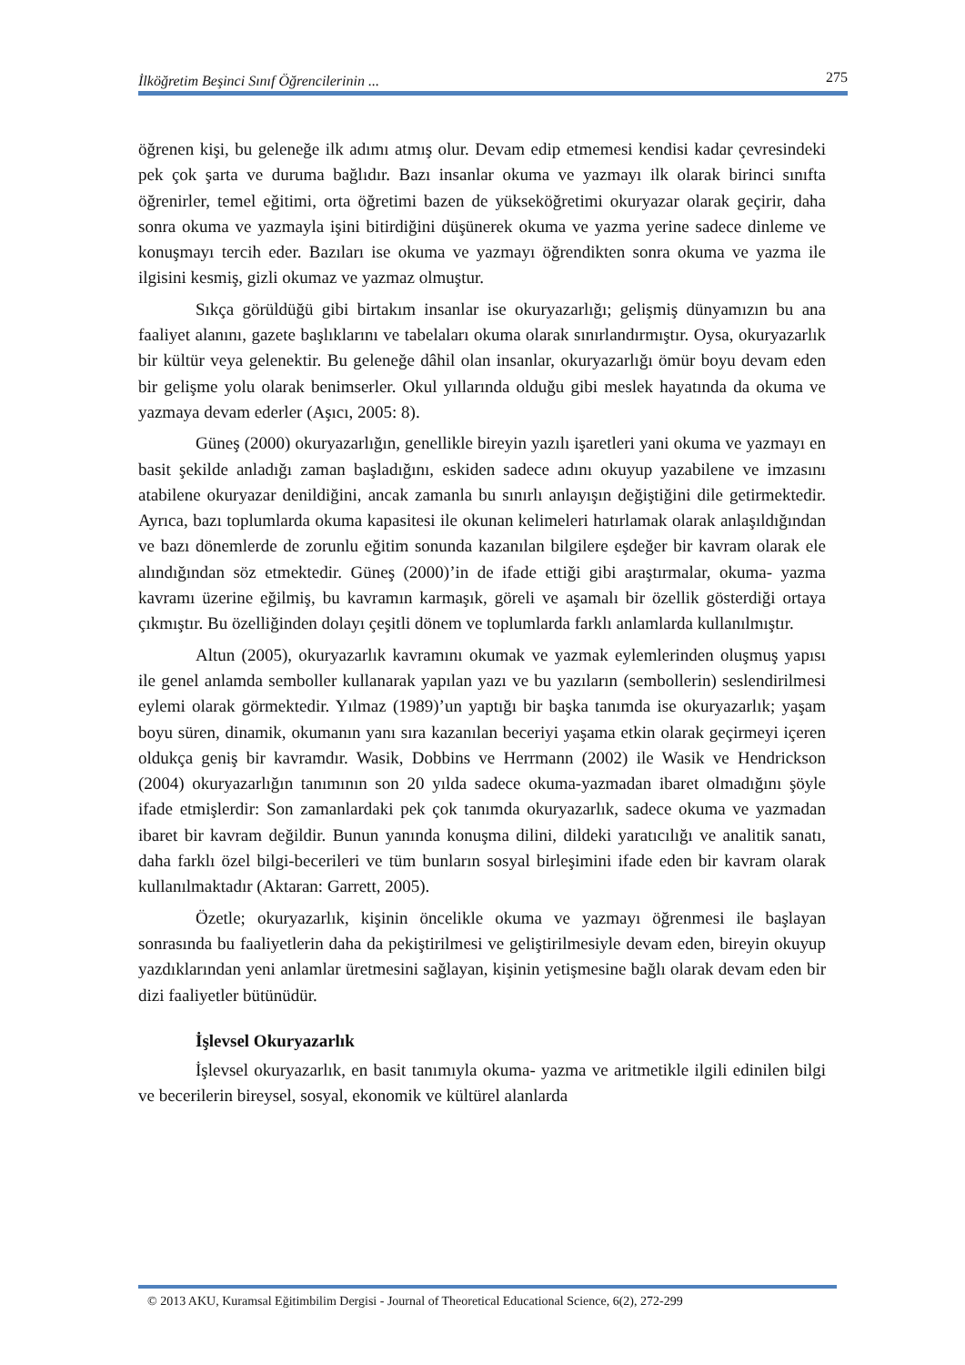İlköğretim Beşinci Sınıf Öğrencilerinin ... 275
öğrenen kişi, bu geleneğe ilk adımı atmış olur. Devam edip etmemesi kendisi kadar çevresindeki pek çok şarta ve duruma bağlıdır. Bazı insanlar okuma ve yazmayı ilk olarak birinci sınıfta öğrenirler, temel eğitimi, orta öğretimi bazen de yükseköğretimi okuryazar olarak geçirir, daha sonra okuma ve yazmayla işini bitirdiğini düşünerek okuma ve yazma yerine sadece dinleme ve konuşmayı tercih eder. Bazıları ise okuma ve yazmayı öğrendikten sonra okuma ve yazma ile ilgisini kesmiş, gizli okumaz ve yazmaz olmuştur.
Sıkça görüldüğü gibi birtakım insanlar ise okuryazarlığı; gelişmiş dünyamızın bu ana faaliyet alanını, gazete başlıklarını ve tabelaları okuma olarak sınırlandırmıştır. Oysa, okuryazarlık bir kültür veya gelenektir. Bu geleneğe dâhil olan insanlar, okuryazarlığı ömür boyu devam eden bir gelişme yolu olarak benimserler. Okul yıllarında olduğu gibi meslek hayatında da okuma ve yazmaya devam ederler (Aşıcı, 2005: 8).
Güneş (2000) okuryazarlığın, genellikle bireyin yazılı işaretleri yani okuma ve yazmayı en basit şekilde anladığı zaman başladığını, eskiden sadece adını okuyup yazabilene ve imzasını atabilene okuryazar denildiğini, ancak zamanla bu sınırlı anlayışın değiştiğini dile getirmektedir. Ayrıca, bazı toplumlarda okuma kapasitesi ile okunan kelimeleri hatırlamak olarak anlaşıldığından ve bazı dönemlerde de zorunlu eğitim sonunda kazanılan bilgilere eşdeğer bir kavram olarak ele alındığından söz etmektedir. Güneş (2000)’in de ifade ettiği gibi araştırmalar, okuma- yazma kavramı üzerine eğilmiş, bu kavramın karmaşık, göreli ve aşamalı bir özellik gösterdiği ortaya çıkmıştır. Bu özelliğinden dolayı çeşitli dönem ve toplumlarda farklı anlamlarda kullanılmıştır.
Altun (2005), okuryazarlık kavramını okumak ve yazmak eylemlerinden oluşmuş yapısı ile genel anlamda semboller kullanarak yapılan yazı ve bu yazıların (sembollerin) seslendirilmesi eylemi olarak görmektedir. Yılmaz (1989)’un yaptığı bir başka tanımda ise okuryazarlık; yaşam boyu süren, dinamik, okumanın yanı sıra kazanılan beceriyi yaşama etkin olarak geçirmeyi içeren oldukça geniş bir kavramdır. Wasik, Dobbins ve Herrmann (2002) ile Wasik ve Hendrickson (2004) okuryazarlığın tanımının son 20 yılda sadece okuma-yazmadan ibaret olmadığını şöyle ifade etmişlerdir: Son zamanlardaki pek çok tanımda okuryazarlık, sadece okuma ve yazmadan ibaret bir kavram değildir. Bunun yanında konuşma dilini, dildeki yaratıcılığı ve analitik sanatı, daha farklı özel bilgi-becerileri ve tüm bunların sosyal birleşimini ifade eden bir kavram olarak kullanılmaktadır (Aktaran: Garrett, 2005).
Özetle; okuryazarlık, kişinin öncelikle okuma ve yazmayı öğrenmesi ile başlayan sonrasında bu faaliyetlerin daha da pekiştirilmesi ve geliştirilmesiyle devam eden, bireyin okuyup yazdıklarından yeni anlamlar üretmesini sağlayan, kişinin yetişmesine bağlı olarak devam eden bir dizi faaliyetler bütünüdür.
İşlevsel Okuryazarlık
İşlevsel okuryazarlık, en basit tanımıyla okuma- yazma ve aritmetikle ilgili edinilen bilgi ve becerilerin bireysel, sosyal, ekonomik ve kültürel alanlarda
© 2013 AKU, Kuramsal Eğitimbilim Dergisi - Journal of Theoretical Educational Science, 6(2), 272-299